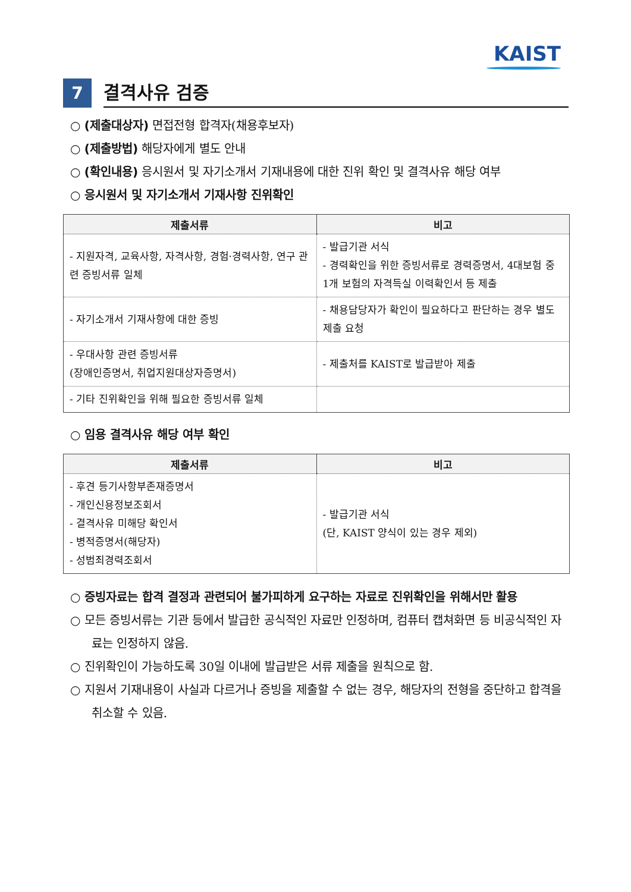KAIST
7
결격사유 검증
○ (제출대상자) 면접전형 합격자(채용후보자)
○ (제출방법) 해당자에게 별도 안내
○ (확인내용) 응시원서 및 자기소개서 기재내용에 대한 진위 확인 및 결격사유 해당 여부
○ 응시원서 및 자기소개서 기재사항 진위확인
| 제출서류 | 비고 |
| --- | --- |
| - 지원자격, 교육사항, 자격사항, 경험·경력사항, 연구 관련 증빙서류 일체 | - 발급기관 서식 - 경력확인을 위한 증빙서류로 경력증명서, 4대보험 중 1개 보험의 자격득실 이력확인서 등 제출 |
| - 자기소개서 기재사항에 대한 증빙 | - 채용담당자가 확인이 필요하다고 판단하는 경우 별도 제출 요청 |
| - 우대사항 관련 증빙서류 (장애인증명서, 취업지원대상자증명서) | - 제출처를 KAIST로 발급받아 제출 |
| - 기타 진위확인을 위해 필요한 증빙서류 일체 | |
○ 임용 결격사유 해당 여부 확인
| 제출서류 | 비고 |
| --- | --- |
| - 후견 등기사항부존재증명서 - 개인신용정보조회서 - 결격사유 미해당 확인서 - 병적증명서(해당자) - 성범죄경력조회서 | - 발급기관 서식 (단, KAIST 양식이 있는 경우 제외) |
○ 증빙자료는 합격 결정과 관련되어 불가피하게 요구하는 자료로 진위확인을 위해서만 활용
○ 모든 증빙서류는 기관 등에서 발급한 공식적인 자료만 인정하며, 컴퓨터 캡쳐화면 등 비공식적인 자료는 인정하지 않음.
○ 진위확인이 가능하도록 30일 이내에 발급받은 서류 제출을 원칙으로 함.
○ 지원서 기재내용이 사실과 다르거나 증빙을 제출할 수 없는 경우, 해당자의 전형을 중단하고 합격을 취소할 수 있음.